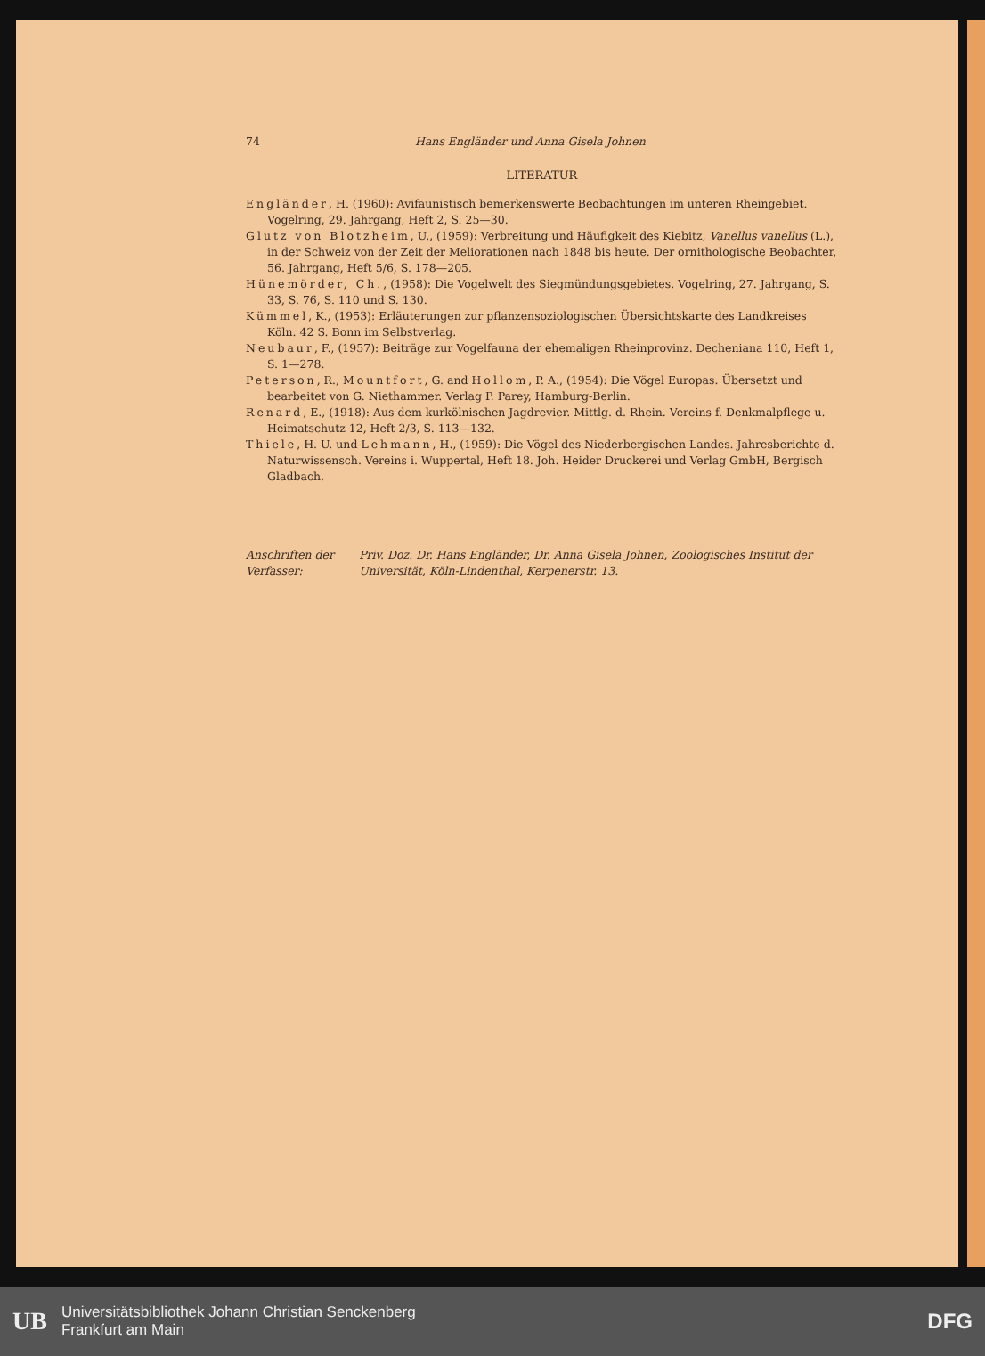74 Hans Engländer und Anna Gisela Johnen
LITERATUR
Engländer, H. (1960): Avifaunistisch bemerkenswerte Beobachtungen im unteren Rheingebiet. Vogelring, 29. Jahrgang, Heft 2, S. 25—30.
Glutz von Blotzheim, U., (1959): Verbreitung und Häufigkeit des Kiebitz, Vanellus vanellus (L.), in der Schweiz von der Zeit der Meliorationen nach 1848 bis heute. Der ornithologische Beobachter, 56. Jahrgang, Heft 5/6, S. 178—205.
Hünemörder, Ch., (1958): Die Vogelwelt des Siegmündungsgebietes. Vogelring, 27. Jahrgang, S. 33, S. 76, S. 110 und S. 130.
Kümmel, K., (1953): Erläuterungen zur pflanzensoziologischen Übersichtskarte des Landkreises Köln. 42 S. Bonn im Selbstverlag.
Neubaur, F., (1957): Beiträge zur Vogelfauna der ehemaligen Rheinprovinz. Decheniana 110, Heft 1, S. 1—278.
Peterson, R., Mountfort, G. and Hollom, P. A., (1954): Die Vögel Europas. Übersetzt und bearbeitet von G. Niethammer. Verlag P. Parey, Hamburg-Berlin.
Renard, E., (1918): Aus dem kurkölnischen Jagdrevier. Mittlg. d. Rhein. Vereins f. Denkmalpflege u. Heimatschutz 12, Heft 2/3, S. 113—132.
Thiele, H. U. und Lehmann, H., (1959): Die Vögel des Niederbergischen Landes. Jahresberichte d. Naturwissensch. Vereins i. Wuppertal, Heft 18. Joh. Heider Druckerei und Verlag GmbH, Bergisch Gladbach.
Anschriften der Verfasser: Priv. Doz. Dr. Hans Engländer, Dr. Anna Gisela Johnen, Zoologisches Institut der Universität, Köln-Lindenthal, Kerpenerstr. 13.
UB Universitätsbibliothek Johann Christian Senckenberg
Frankfurt am Main DFG